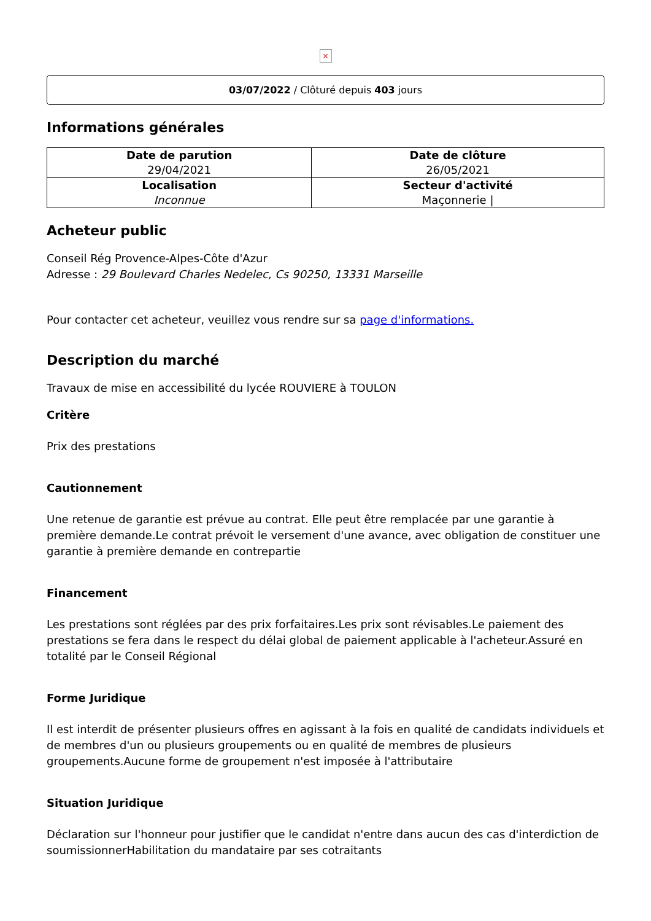×
03/07/2022 / Clôturé depuis 403 jours
Informations générales
| Date de parution 29/04/2021 | Date de clôture 26/05/2021 |
| Localisation Inconnue | Secteur d'activité Maçonnerie / |
Acheteur public
Conseil Rég Provence-Alpes-Côte d'Azur
Adresse : 29 Boulevard Charles Nedelec, Cs 90250, 13331 Marseille
Pour contacter cet acheteur, veuillez vous rendre sur sa page d'informations.
Description du marché
Travaux de mise en accessibilité du lycée ROUVIERE à TOULON
Critère
Prix des prestations
Cautionnement
Une retenue de garantie est prévue au contrat. Elle peut être remplacée par une garantie à première demande.Le contrat prévoit le versement d'une avance, avec obligation de constituer une garantie à première demande en contrepartie
Financement
Les prestations sont réglées par des prix forfaitaires.Les prix sont révisables.Le paiement des prestations se fera dans le respect du délai global de paiement applicable à l'acheteur.Assuré en totalité par le Conseil Régional
Forme Juridique
Il est interdit de présenter plusieurs offres en agissant à la fois en qualité de candidats individuels et de membres d'un ou plusieurs groupements ou en qualité de membres de plusieurs groupements.Aucune forme de groupement n'est imposée à l'attributaire
Situation Juridique
Déclaration sur l'honneur pour justifier que le candidat n'entre dans aucun des cas d'interdiction de soumissionnerHabilitation du mandataire par ses cotraitants